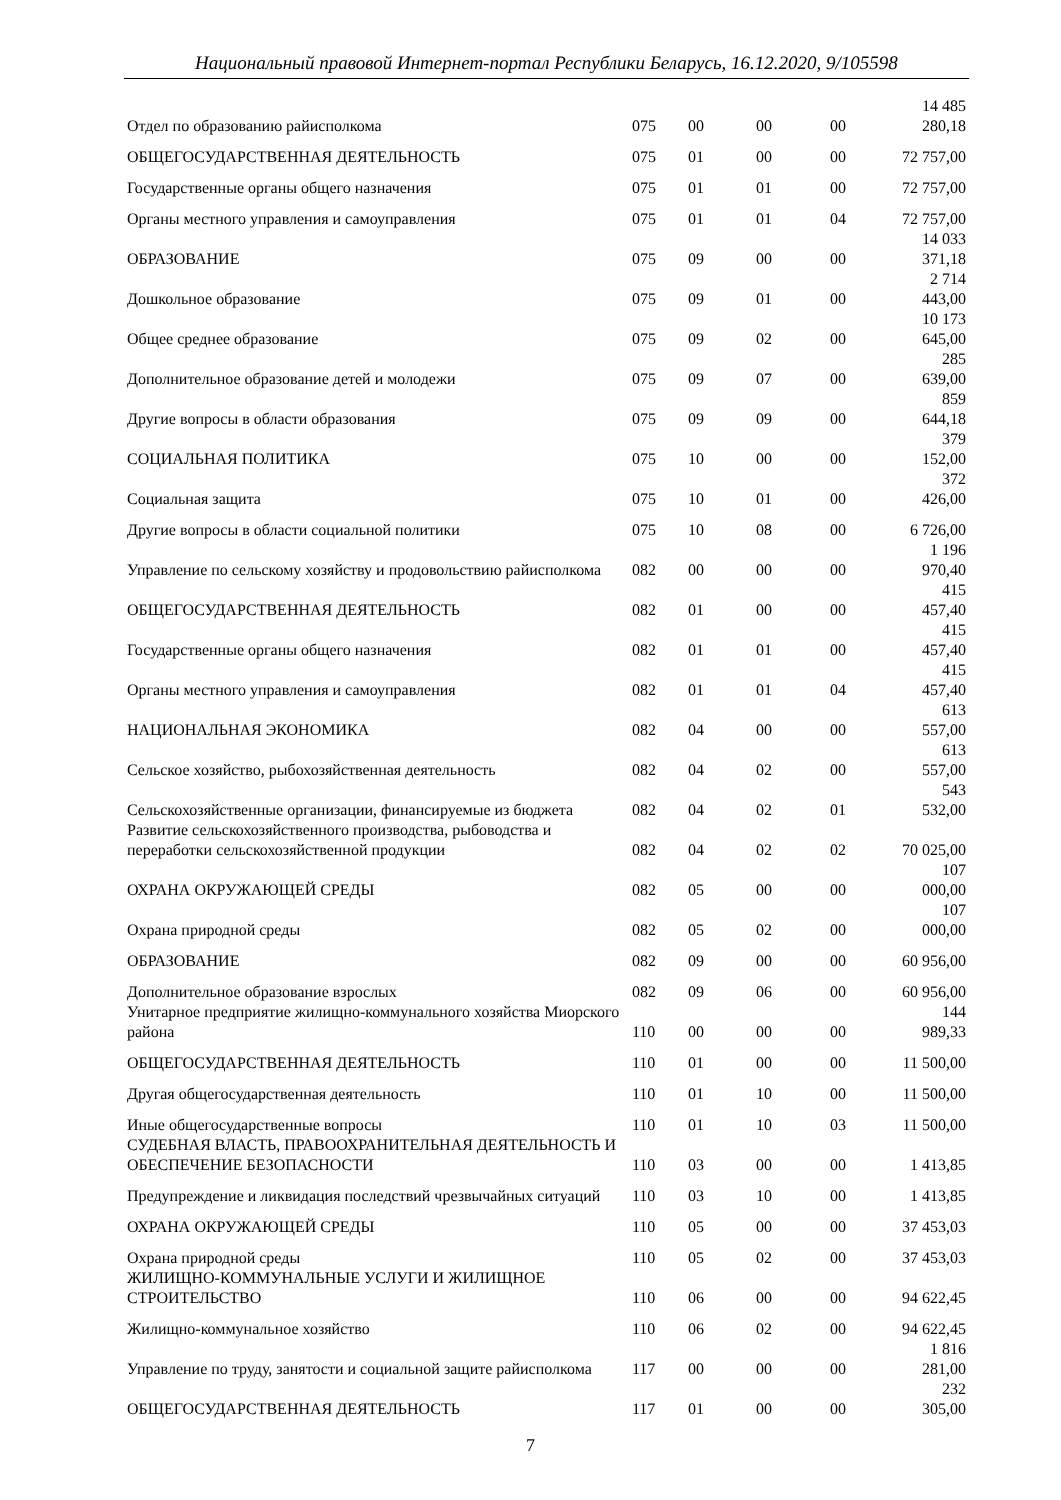Национальный правовой Интернет-портал Республики Беларусь, 16.12.2020, 9/105598
| Отдел по образованию райисполкома | 075 | 00 | 00 | 00 | 14 485 280,18 |
| ОБЩЕГОСУДАРСТВЕННАЯ ДЕЯТЕЛЬНОСТЬ | 075 | 01 | 00 | 00 | 72 757,00 |
| Государственные органы общего назначения | 075 | 01 | 01 | 00 | 72 757,00 |
| Органы местного управления и самоуправления | 075 | 01 | 01 | 04 | 72 757,00 |
| ОБРАЗОВАНИЕ | 075 | 09 | 00 | 00 | 14 033 371,18 |
| Дошкольное образование | 075 | 09 | 01 | 00 | 2 714 443,00 |
| Общее среднее образование | 075 | 09 | 02 | 00 | 10 173 645,00 |
| Дополнительное образование детей и молодежи | 075 | 09 | 07 | 00 | 285 639,00 |
| Другие вопросы в области образования | 075 | 09 | 09 | 00 | 859 644,18 |
| СОЦИАЛЬНАЯ ПОЛИТИКА | 075 | 10 | 00 | 00 | 379 152,00 |
| Социальная защита | 075 | 10 | 01 | 00 | 372 426,00 |
| Другие вопросы в области социальной политики | 075 | 10 | 08 | 00 | 6 726,00 |
| Управление по сельскому хозяйству и продовольствию райисполкома | 082 | 00 | 00 | 00 | 1 196 970,40 |
| ОБЩЕГОСУДАРСТВЕННАЯ ДЕЯТЕЛЬНОСТЬ | 082 | 01 | 00 | 00 | 415 457,40 |
| Государственные органы общего назначения | 082 | 01 | 01 | 00 | 415 457,40 |
| Органы местного управления и самоуправления | 082 | 01 | 01 | 04 | 415 457,40 |
| НАЦИОНАЛЬНАЯ ЭКОНОМИКА | 082 | 04 | 00 | 00 | 613 557,00 |
| Сельское хозяйство, рыбохозяйственная деятельность | 082 | 04 | 02 | 00 | 613 557,00 |
| Сельскохозяйственные организации, финансируемые из бюджета | 082 | 04 | 02 | 01 | 543 532,00 |
| Развитие сельскохозяйственного производства, рыбоводства и переработки сельскохозяйственной продукции | 082 | 04 | 02 | 02 | 70 025,00 |
| ОХРАНА ОКРУЖАЮЩЕЙ СРЕДЫ | 082 | 05 | 00 | 00 | 107 000,00 |
| Охрана природной среды | 082 | 05 | 02 | 00 | 107 000,00 |
| ОБРАЗОВАНИЕ | 082 | 09 | 00 | 00 | 60 956,00 |
| Дополнительное образование взрослых | 082 | 09 | 06 | 00 | 60 956,00 |
| Унитарное предприятие жилищно-коммунального хозяйства Миорского района | 110 | 00 | 00 | 00 | 144 989,33 |
| ОБЩЕГОСУДАРСТВЕННАЯ ДЕЯТЕЛЬНОСТЬ | 110 | 01 | 00 | 00 | 11 500,00 |
| Другая общегосударственная деятельность | 110 | 01 | 10 | 00 | 11 500,00 |
| Иные общегосударственные вопросы | 110 | 01 | 10 | 03 | 11 500,00 |
| СУДЕБНАЯ ВЛАСТЬ, ПРАВООХРАНИТЕЛЬНАЯ ДЕЯТЕЛЬНОСТЬ И ОБЕСПЕЧЕНИЕ БЕЗОПАСНОСТИ | 110 | 03 | 00 | 00 | 1 413,85 |
| Предупреждение и ликвидация последствий чрезвычайных ситуаций | 110 | 03 | 10 | 00 | 1 413,85 |
| ОХРАНА ОКРУЖАЮЩЕЙ СРЕДЫ | 110 | 05 | 00 | 00 | 37 453,03 |
| Охрана природной среды | 110 | 05 | 02 | 00 | 37 453,03 |
| ЖИЛИЩНО-КОММУНАЛЬНЫЕ УСЛУГИ И ЖИЛИЩНОЕ СТРОИТЕЛЬСТВО | 110 | 06 | 00 | 00 | 94 622,45 |
| Жилищно-коммунальное хозяйство | 110 | 06 | 02 | 00 | 94 622,45 |
| Управление по труду, занятости и социальной защите райисполкома | 117 | 00 | 00 | 00 | 1 816 281,00 |
| ОБЩЕГОСУДАРСТВЕННАЯ ДЕЯТЕЛЬНОСТЬ | 117 | 01 | 00 | 00 | 232 305,00 |
7